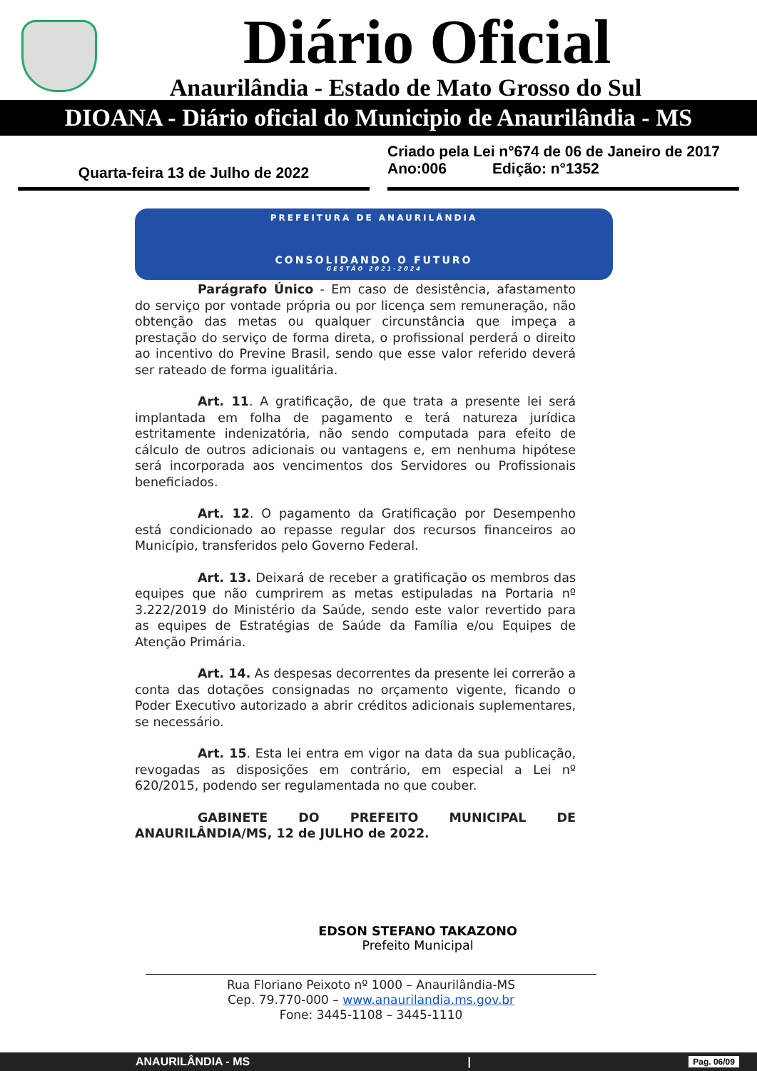Diário Oficial
Anaurilândia - Estado de Mato Grosso do Sul
DIOANA - Diário oficial do Municipio de Anaurilândia - MS
Quarta-feira 13 de Julho de 2022 Criado pela Lei n°674 de 06 de Janeiro de 2017
Ano:006 Edição: n°1352
PREFEITURA DE ANAURILÂNDIA
CONSOLIDANDO O FUTURO
GESTÃO 2021-2024
Parágrafo Único - Em caso de desistência, afastamento do serviço por vontade própria ou por licença sem remuneração, não obtenção das metas ou qualquer circunstância que impeça a prestação do serviço de forma direta, o profissional perderá o direito ao incentivo do Previne Brasil, sendo que esse valor referido deverá ser rateado de forma igualitária.
Art. 11. A gratificação, de que trata a presente lei será implantada em folha de pagamento e terá natureza jurídica estritamente indenizatória, não sendo computada para efeito de cálculo de outros adicionais ou vantagens e, em nenhuma hipótese será incorporada aos vencimentos dos Servidores ou Profissionais beneficiados.
Art. 12. O pagamento da Gratificação por Desempenho está condicionado ao repasse regular dos recursos financeiros ao Município, transferidos pelo Governo Federal.
Art. 13. Deixará de receber a gratificação os membros das equipes que não cumprirem as metas estipuladas na Portaria nº 3.222/2019 do Ministério da Saúde, sendo este valor revertido para as equipes de Estratégias de Saúde da Família e/ou Equipes de Atenção Primária.
Art. 14. As despesas decorrentes da presente lei correrão a conta das dotações consignadas no orçamento vigente, ficando o Poder Executivo autorizado a abrir créditos adicionais suplementares, se necessário.
Art. 15. Esta lei entra em vigor na data da sua publicação, revogadas as disposições em contrário, em especial a Lei nº 620/2015, podendo ser regulamentada no que couber.
GABINETE DO PREFEITO MUNICIPAL DE ANAURILÂNDIA/MS, 12 de JULHO de 2022.
EDSON STEFANO TAKAZONO
Prefeito Municipal
Rua Floriano Peixoto nº 1000 – Anaurilândia-MS
Cep. 79.770-000 – www.anaurilandia.ms.gov.br
Fone: 3445-1108 – 3445-1110
ANAURILÂNDIA - MS | Pag. 06/09